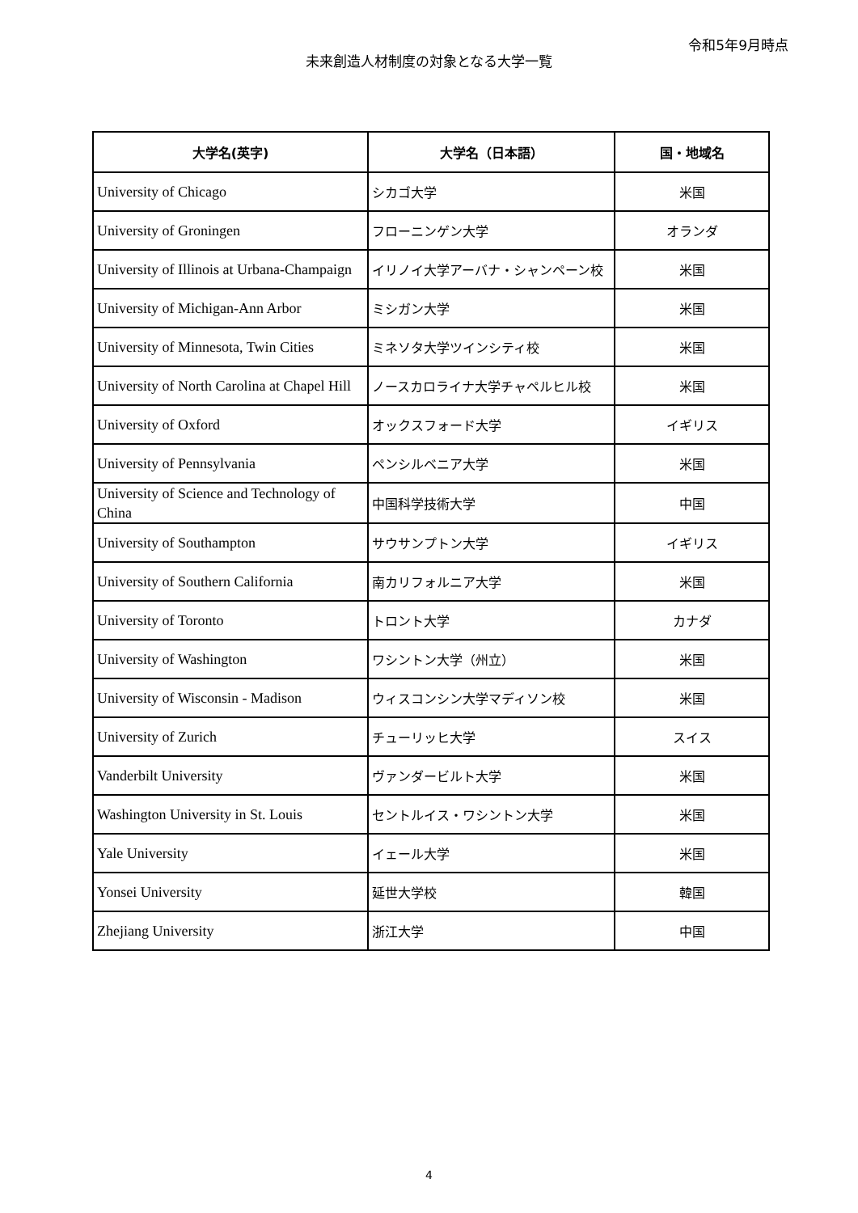令和5年9月時点
未来創造人材制度の対象となる大学一覧
| 大学名(英字) | 大学名（日本語） | 国・地域名 |
| --- | --- | --- |
| University of Chicago | シカゴ大学 | 米国 |
| University of Groningen | フローニンゲン大学 | オランダ |
| University of Illinois at Urbana-Champaign | イリノイ大学アーバナ・シャンペーン校 | 米国 |
| University of Michigan-Ann Arbor | ミシガン大学 | 米国 |
| University of Minnesota, Twin Cities | ミネソタ大学ツインシティ校 | 米国 |
| University of North Carolina at Chapel Hill | ノースカロライナ大学チャペルヒル校 | 米国 |
| University of Oxford | オックスフォード大学 | イギリス |
| University of Pennsylvania | ペンシルベニア大学 | 米国 |
| University of Science and Technology of China | 中国科学技術大学 | 中国 |
| University of Southampton | サウサンプトン大学 | イギリス |
| University of Southern California | 南カリフォルニア大学 | 米国 |
| University of Toronto | トロント大学 | カナダ |
| University of Washington | ワシントン大学（州立） | 米国 |
| University of Wisconsin - Madison | ウィスコンシン大学マディソン校 | 米国 |
| University of Zurich | チューリッヒ大学 | スイス |
| Vanderbilt University | ヴァンダービルト大学 | 米国 |
| Washington University in St. Louis | セントルイス・ワシントン大学 | 米国 |
| Yale University | イェール大学 | 米国 |
| Yonsei University | 延世大学校 | 韓国 |
| Zhejiang University | 浙江大学 | 中国 |
4